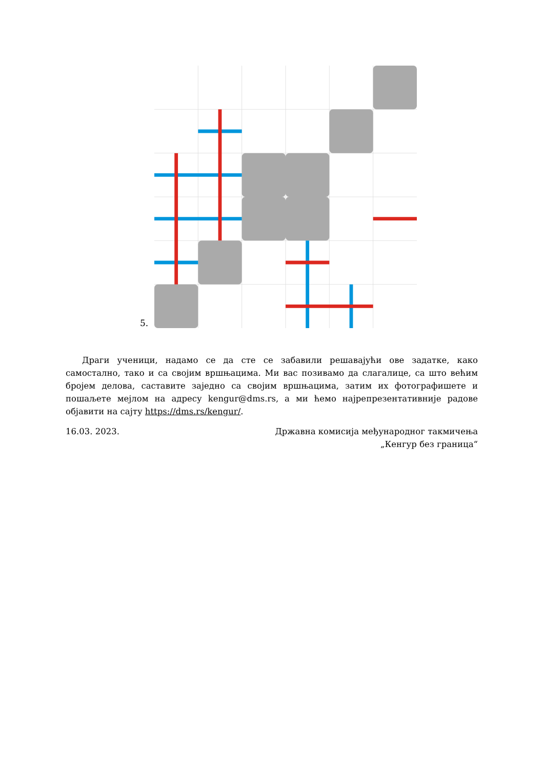5.
Драги ученици, надамо се да сте се забавили решавајући ове задатке, како самостално, тако и са своjим вршњацима. Ми вас позивамо да слагалице, са што већим бројем делова, саставите заједно са својим вршњацима, затим их фотографишете и пошаљете мејлом на адресу kengur@dms.rs, а ми ћемо најрепрезентативније радове објавити на сајту https://dms.rs/kengur/.
16.03. 2023. Државна комисија међународног такмичења
„Кенгур без граница“